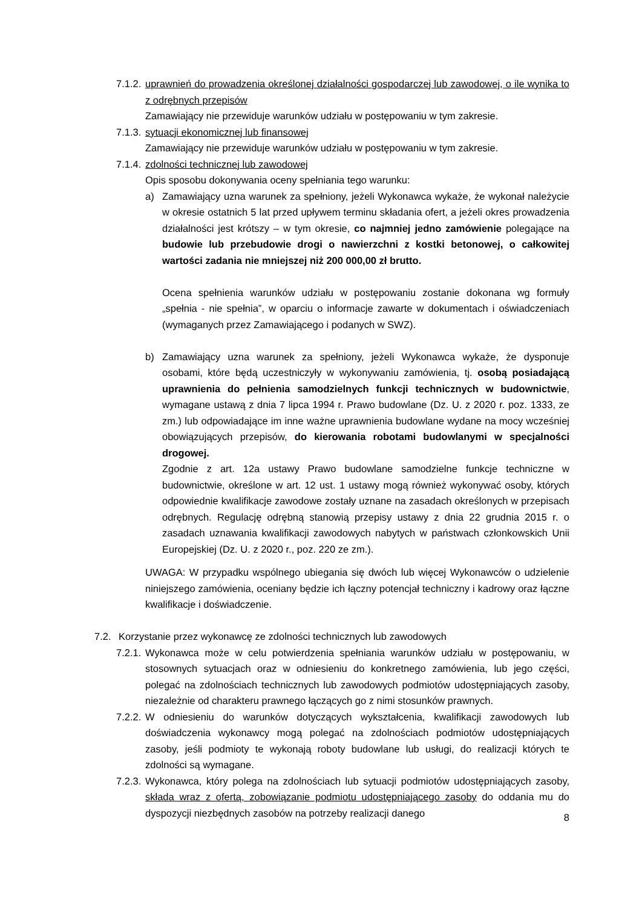7.1.2.
uprawnień do prowadzenia określonej działalności gospodarczej lub zawodowej, o ile wynika to z odrębnych przepisów
Zamawiający nie przewiduje warunków udziału w postępowaniu w tym zakresie.
7.1.3.
sytuacji ekonomicznej lub finansowej
Zamawiający nie przewiduje warunków udziału w postępowaniu w tym zakresie.
7.1.4.
zdolności technicznej lub zawodowej
Opis sposobu dokonywania oceny spełniania tego warunku:
a) Zamawiający uzna warunek za spełniony, jeżeli Wykonawca wykaże, że wykonał należycie w okresie ostatnich 5 lat przed upływem terminu składania ofert, a jeżeli okres prowadzenia działalności jest krótszy – w tym okresie, co najmniej jedno zamówienie polegające na budowie lub przebudowie drogi o nawierzchni z kostki betonowej, o całkowitej wartości zadania nie mniejszej niż 200 000,00 zł brutto.
Ocena spełnienia warunków udziału w postępowaniu zostanie dokonana wg formuły „spełnia - nie spełnia”, w oparciu o informacje zawarte w dokumentach i oświadczeniach (wymaganych przez Zamawiającego i podanych w SWZ).
b) Zamawiający uzna warunek za spełniony, jeżeli Wykonawca wykaże, że dysponuje osobami, które będą uczestniczyły w wykonywaniu zamówienia, tj. osobą posiadającą uprawnienia do pełnienia samodzielnych funkcji technicznych w budownictwie, wymagane ustawą z dnia 7 lipca 1994 r. Prawo budowlane (Dz. U. z 2020 r. poz. 1333, ze zm.) lub odpowiadające im inne ważne uprawnienia budowlane wydane na mocy wcześniej obowiązujących przepisów, do kierowania robotami budowlanymi w specjalności drogowej.
Zgodnie z art. 12a ustawy Prawo budowlane samodzielne funkcje techniczne w budownictwie, określone w art. 12 ust. 1 ustawy mogą również wykonywać osoby, których odpowiednie kwalifikacje zawodowe zostały uznane na zasadach określonych w przepisach odrębnych. Regulację odrębną stanowią przepisy ustawy z dnia 22 grudnia 2015 r. o zasadach uznawania kwalifikacji zawodowych nabytych w państwach członkowskich Unii Europejskiej (Dz. U. z 2020 r., poz. 220 ze zm.).
UWAGA: W przypadku wspólnego ubiegania się dwóch lub więcej Wykonawców o udzielenie niniejszego zamówienia, oceniany będzie ich łączny potencjał techniczny i kadrowy oraz łączne kwalifikacje i doświadczenie.
7.2. Korzystanie przez wykonawcę ze zdolności technicznych lub zawodowych
7.2.1.
Wykonawca może w celu potwierdzenia spełniania warunków udziału w postępowaniu, w stosownych sytuacjach oraz w odniesieniu do konkretnego zamówienia, lub jego części, polegać na zdolnościach technicznych lub zawodowych podmiotów udostępniających zasoby, niezależnie od charakteru prawnego łączących go z nimi stosunków prawnych.
7.2.2.
W odniesieniu do warunków dotyczących wykształcenia, kwalifikacji zawodowych lub doświadczenia wykonawcy mogą polegać na zdolnościach podmiotów udostępniających zasoby, jeśli podmioty te wykonają roboty budowlane lub usługi, do realizacji których te zdolności są wymagane.
7.2.3.
Wykonawca, który polega na zdolnościach lub sytuacji podmiotów udostępniających zasoby, składa wraz z ofertą, zobowiązanie podmiotu udostępniającego zasoby do oddania mu do dyspozycji niezbędnych zasobów na potrzeby realizacji danego
8